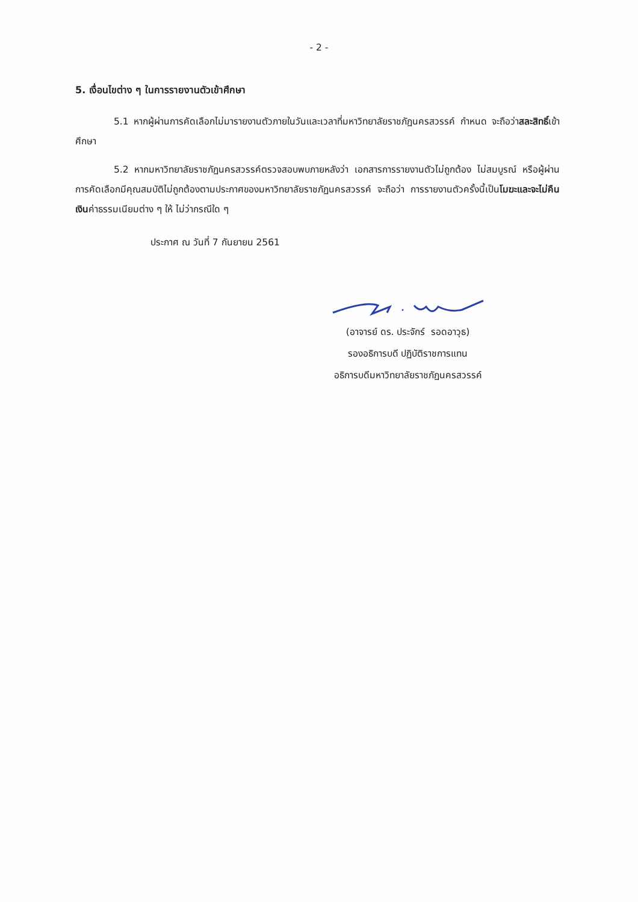- 2 -
5. เงื่อนไขต่าง ๆ ในการรายงานตัวเข้าศึกษา
5.1 หากผู้ผ่านการคัดเลือกไม่มารายงานตัวภายในวันและเวลาที่มหาวิทยาลัยราชภัฏนครสวรรค์ กำหนด จะถือว่าสละสิทธิ์เข้าศึกษา
5.2 หากมหาวิทยาลัยราชภัฏนครสวรรค์ตรวจสอบพบภายหลังว่า เอกสารการรายงานตัวไม่ถูกต้อง ไม่สมบูรณ์ หรือผู้ผ่านการคัดเลือกมีคุณสมบัติไม่ถูกต้องตามประกาศของมหาวิทยาลัยราชภัฏนครสวรรค์ จะถือว่า การรายงานตัวครั้งนี้เป็นโมฆะและจะไม่คืนเงินค่าธรรมเนียมต่าง ๆ ให้ ไม่ว่ากรณีใด ๆ
ประกาศ ณ วันที่ 7 กันยายน 2561
(อาจารย์ ดร. ประจักร์ รอดอาวุธ)
รองอธิการบดี ปฏิบัติราชการแทน
อธิการบดีมหาวิทยาลัยราชภัฏนครสวรรค์